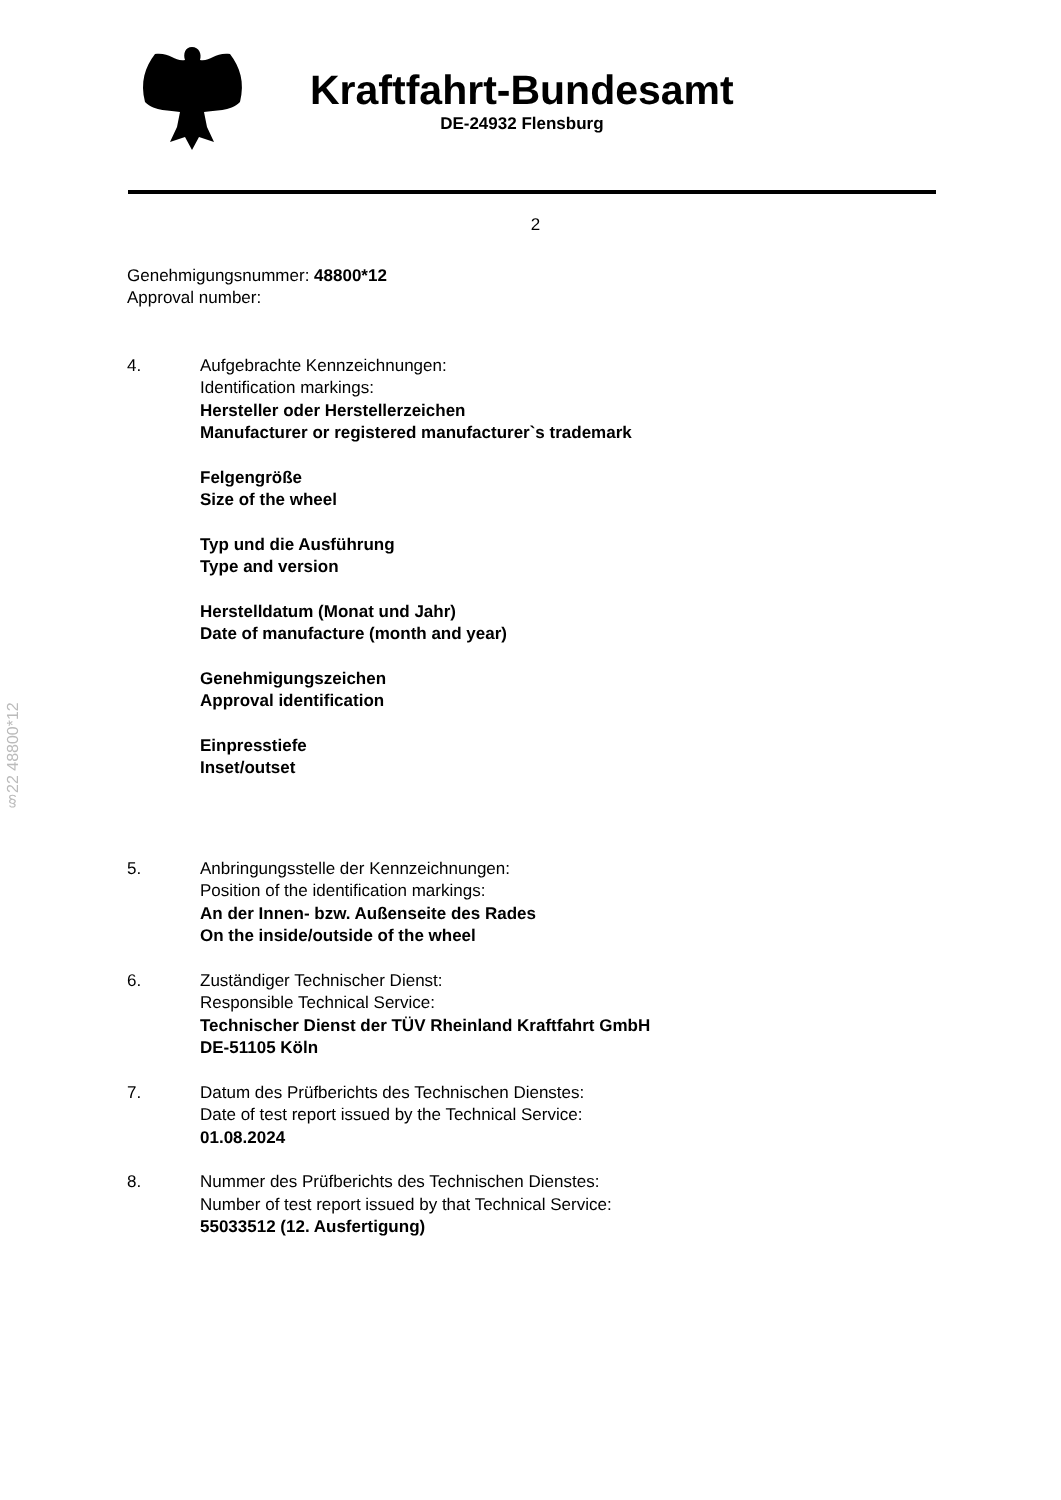Kraftfahrt-Bundesamt
DE-24932 Flensburg
2
Genehmigungsnummer: 48800*12
Approval number:
4. Aufgebrachte Kennzeichnungen:
Identification markings:
Hersteller oder Herstellerzeichen
Manufacturer or registered manufacturer`s trademark
Felgengröße
Size of the wheel
Typ und die Ausführung
Type and version
Herstelldatum (Monat und Jahr)
Date of manufacture (month and year)
Genehmigungszeichen
Approval identification
Einpresstiefe
Inset/outset
5. Anbringungsstelle der Kennzeichnungen:
Position of the identification markings:
An der Innen- bzw. Außenseite des Rades
On the inside/outside of the wheel
6. Zuständiger Technischer Dienst:
Responsible Technical Service:
Technischer Dienst der TÜV Rheinland Kraftfahrt GmbH
DE-51105 Köln
7. Datum des Prüfberichts des Technischen Dienstes:
Date of test report issued by the Technical Service:
01.08.2024
8. Nummer des Prüfberichts des Technischen Dienstes:
Number of test report issued by that Technical Service:
55033512 (12. Ausfertigung)
§22 48800*12